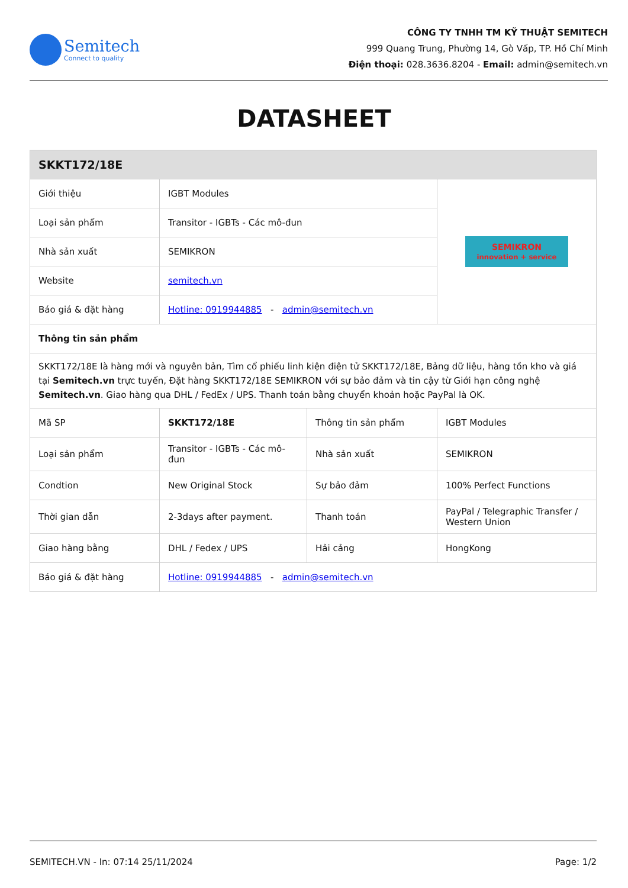Semitech
Connect to quality
CÔNG TY TNHH TM KỸ THUẬT SEMITECH
999 Quang Trung, Phường 14, Gò Vấp, TP. Hồ Chí Minh
Điện thoại: 028.3636.8204 - Email: admin@semitech.vn
DATASHEET
| SKKT172/18E | | | |
| Giới thiệu | IGBT Modules | | SEMIKRON innovation + service |
| Loại sản phẩm | Transitor - IGBTs - Các mô-đun | | |
| Nhà sản xuất | SEMIKRON | | |
| Website | semitech.vn | | |
| Báo giá & đặt hàng | Hotline: 0919944885 - admin@semitech.vn | | |
| Thông tin sản phẩm | | | |
| SKKT172/18E là hàng mới và nguyên bản, Tìm cổ phiếu linh kiện điện tử SKKT172/18E, Bảng dữ liệu, hàng tồn kho và giá tại Semitech.vn trực tuyến, Đặt hàng SKKT172/18E SEMIKRON với sự bảo đảm và tin cậy từ Giới hạn công nghệ Semitech.vn . Giao hàng qua DHL / FedEx / UPS. Thanh toán bằng chuyển khoản hoặc PayPal là OK. | | | |
| Mã SP | SKKT172/18E | Thông tin sản phẩm | IGBT Modules |
| Loại sản phẩm | Transitor - IGBTs - Các mô-đun | Nhà sản xuất | SEMIKRON |
| Condtion | New Original Stock | Sự bảo đảm | 100% Perfect Functions |
| Thời gian dẫn | 2-3days after payment. | Thanh toán | PayPal / Telegraphic Transfer / Western Union |
| Giao hàng bằng | DHL / Fedex / UPS | Hải cảng | HongKong |
| Báo giá & đặt hàng | Hotline: 0919944885 - admin@semitech.vn | | |
SEMITECH.VN - In: 07:14 25/11/2024 Page: 1/2